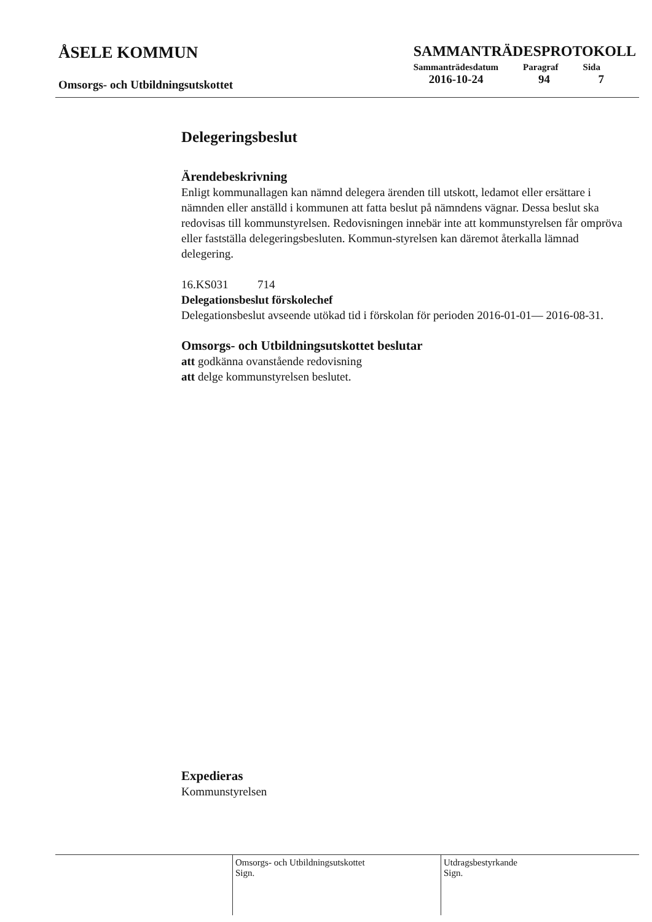ÅSELE KOMMUN
Omsorgs- och Utbildningsutskottet
SAMMANTRÄDESPROTOKOLL
| Sammanträdesdatum | Paragraf | Sida |
| --- | --- | --- |
| 2016-10-24 | 94 | 7 |
Delegeringsbeslut
Ärendebeskrivning
Enligt kommunallagen kan nämnd delegera ärenden till utskott, ledamot eller ersättare i nämnden eller anställd i kommunen att fatta beslut på nämndens vägnar. Dessa beslut ska redovisas till kommunstyrelsen. Redovisningen innebär inte att kommunstyrelsen får ompröva eller fastställa delegeringsbesluten. Kommun-styrelsen kan däremot återkalla lämnad delegering.
16.KS031 714
Delegationsbeslut förskolechef
Delegationsbeslut avseende utökad tid i förskolan för perioden 2016-01-01— 2016-08-31.
Omsorgs- och Utbildningsutskottet beslutar
att godkänna ovanstående redovisning
att delge kommunstyrelsen beslutet.
Expedieras
Kommunstyrelsen
Omsorgs- och Utbildningsutskottet
Sign.
Utdragsbestyrkande
Sign.